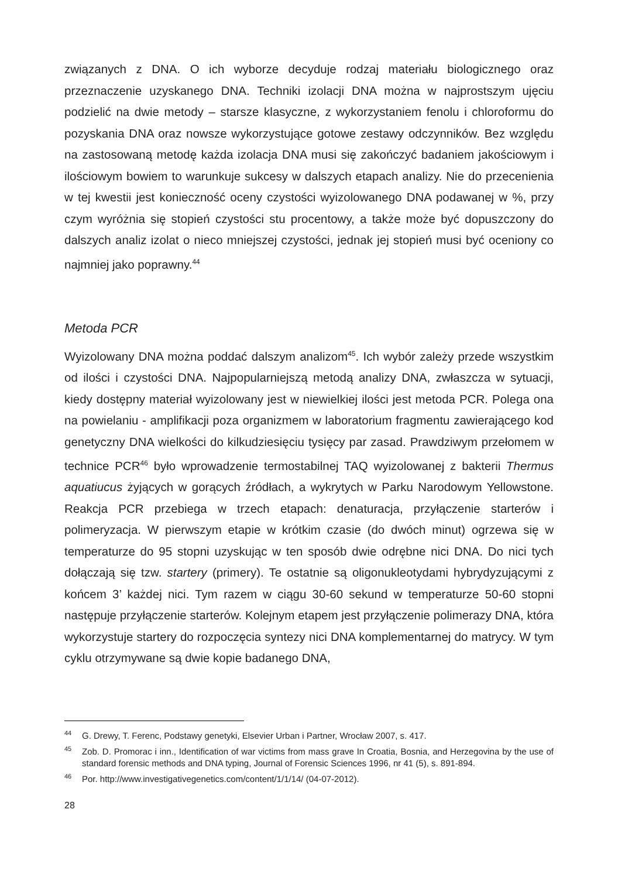związanych z DNA. O ich wyborze decyduje rodzaj materiału biologicznego oraz przeznaczenie uzyskanego DNA. Techniki izolacji DNA można w najprostszym ujęciu podzielić na dwie metody – starsze klasyczne, z wykorzystaniem fenolu i chloroformu do pozyskania DNA oraz nowsze wykorzystujące gotowe zestawy odczynników. Bez względu na zastosowaną metodę każda izolacja DNA musi się zakończyć badaniem jakościowym i ilościowym bowiem to warunkuje sukcesy w dalszych etapach analizy. Nie do przecenienia w tej kwestii jest konieczność oceny czystości wyizolowanego DNA podawanej w %, przy czym wyróżnia się stopień czystości stu procentowy, a także może być dopuszczony do dalszych analiz izolat o nieco mniejszej czystości, jednak jej stopień musi być oceniony co najmniej jako poprawny.<sup>44</sup>
Metoda PCR
Wyizolowany DNA można poddać dalszym analizom<sup>45</sup>. Ich wybór zależy przede wszystkim od ilości i czystości DNA. Najpopularniejszą metodą analizy DNA, zwłaszcza w sytuacji, kiedy dostępny materiał wyizolowany jest w niewielkiej ilości jest metoda PCR. Polega ona na powielaniu - amplifikacji poza organizmem w laboratorium fragmentu zawierającego kod genetyczny DNA wielkości do kilkudziesięciu tysięcy par zasad. Prawdziwym przełomem w technice PCR<sup>46</sup> było wprowadzenie termostabilnej TAQ wyizolowanej z bakterii Thermus aquatiucus żyjących w gorących źródłach, a wykrytych w Parku Narodowym Yellowstone. Reakcja PCR przebiega w trzech etapach: denaturacja, przyłączenie starterów i polimeryzacja. W pierwszym etapie w krótkim czasie (do dwóch minut) ogrzewa się w temperaturze do 95 stopni uzyskując w ten sposób dwie odrębne nici DNA. Do nici tych dołączają się tzw. startery (primery). Te ostatnie są oligonukleotydami hybrydyzującymi z końcem 3’ każdej nici. Tym razem w ciągu 30-60 sekund w temperaturze 50-60 stopni następuje przyłączenie starterów. Kolejnym etapem jest przyłączenie polimerazy DNA, która wykorzystuje startery do rozpoczęcia syntezy nici DNA komplementarnej do matrycy. W tym cyklu otrzymywane są dwie kopie badanego DNA,
<sup>44</sup> G. Drewy, T. Ferenc, Podstawy genetyki, Elsevier Urban i Partner, Wrocław 2007, s. 417.
<sup>45</sup> Zob. D. Promorac i inn., Identification of war victims from mass grave In Croatia, Bosnia, and Herzegovina by the use of standard forensic methods and DNA typing, Journal of Forensic Sciences 1996, nr 41 (5), s. 891-894.
<sup>46</sup> Por. http://www.investigativegenetics.com/content/1/1/14/ (04-07-2012).
28